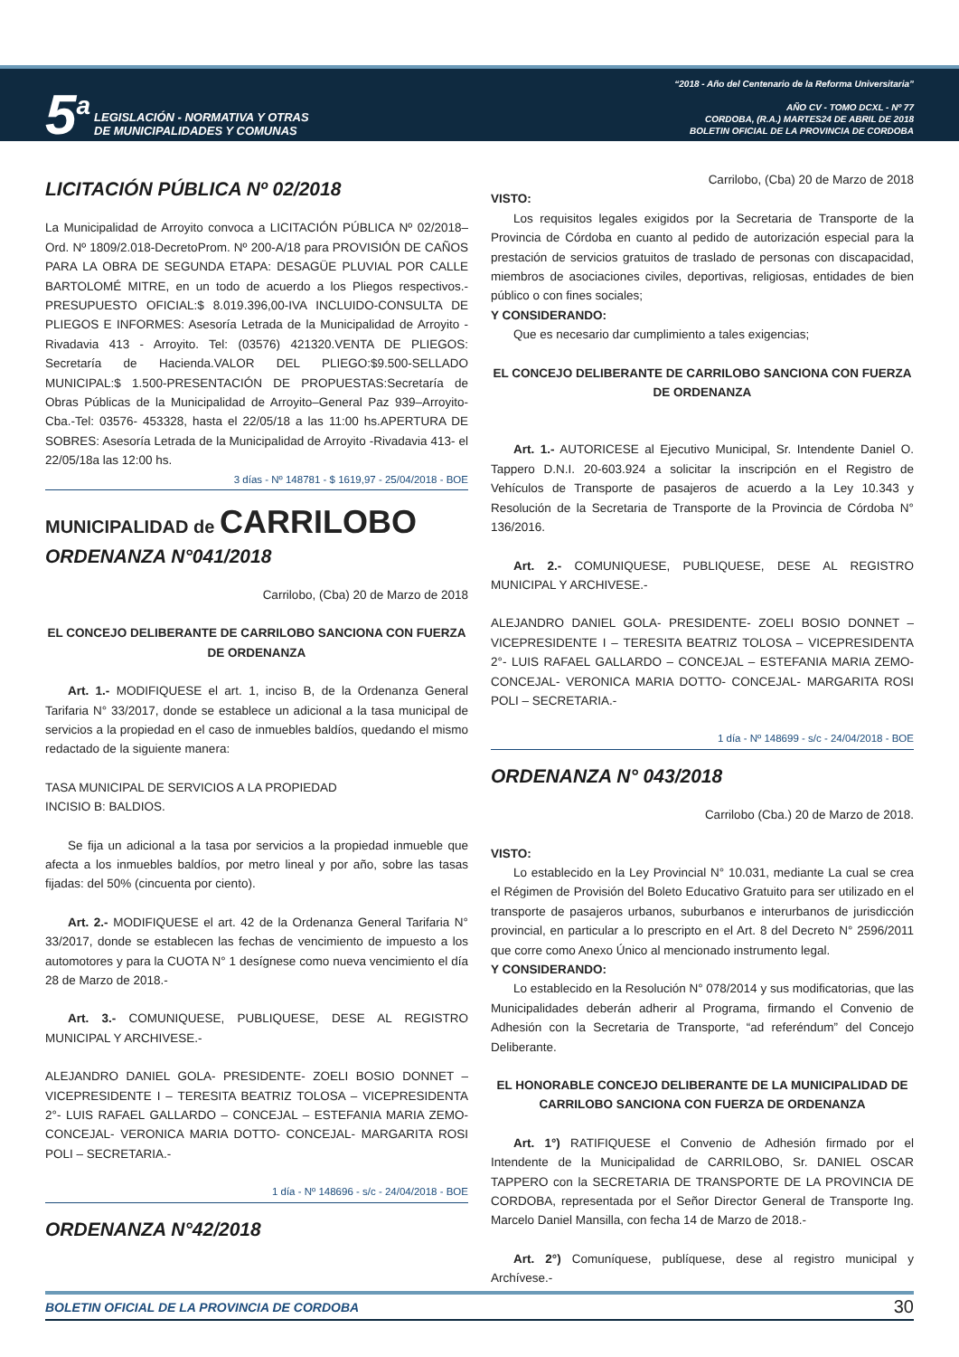5<sup>a</sup>
LEGISLACIÓN - NORMATIVA Y OTRAS
DE MUNICIPALIDADES Y COMUNAS
“2018 - Año del Centenario de la Reforma Universitaria”
AÑO CV - TOMO DCXL - Nº 77
CORDOBA, (R.A.) MARTES24 DE ABRIL DE 2018
BOLETIN OFICIAL DE LA PROVINCIA DE CORDOBA
LICITACIÓN PÚBLICA Nº 02/2018
La Municipalidad de Arroyito convoca a LICITACIÓN PÚBLICA Nº 02/2018–Ord. Nº 1809/2.018-DecretoProm. Nº 200-A/18 para PROVISIÓN DE CAÑOS PARA LA OBRA DE SEGUNDA ETAPA: DESAGÜE PLUVIAL POR CALLE BARTOLOMÉ MITRE, en un todo de acuerdo a los Pliegos respectivos.-PRESUPUESTO OFICIAL:$ 8.019.396,00-IVA INCLUIDO-CONSULTA DE PLIEGOS E INFORMES: Asesoría Letrada de la Municipalidad de Arroyito - Rivadavia 413 - Arroyito. Tel: (03576) 421320.VENTA DE PLIEGOS: Secretaría de Hacienda.VALOR DEL PLIEGO:$9.500-SELLADO MUNICIPAL:$ 1.500-PRESENTACIÓN DE PROPUESTAS:Secretaría de Obras Públicas de la Municipalidad de Arroyito–General Paz 939–Arroyito-Cba.-Tel: 03576- 453328, hasta el 22/05/18 a las 11:00 hs.APERTURA DE SOBRES: Asesoría Letrada de la Municipalidad de Arroyito -Rivadavia 413- el 22/05/18a las 12:00 hs.
3 días - Nº 148781 - $ 1619,97 - 25/04/2018 - BOE
MUNICIPALIDAD de CARRILOBO
ORDENANZA N°041/2018
Carrilobo, (Cba) 20 de Marzo de 2018
EL CONCEJO DELIBERANTE DE CARRILOBO SANCIONA CON FUERZA DE ORDENANZA
Art. 1.- MODIFIQUESE el art. 1, inciso B, de la Ordenanza General Tarifaria N° 33/2017, donde se establece un adicional a la tasa municipal de servicios a la propiedad en el caso de inmuebles baldíos, quedando el mismo redactado de la siguiente manera:
TASA MUNICIPAL DE SERVICIOS A LA PROPIEDAD
INCISIO B: BALDIOS.
Se fija un adicional a la tasa por servicios a la propiedad inmueble que afecta a los inmuebles baldíos, por metro lineal y por año, sobre las tasas fijadas: del 50% (cincuenta por ciento).
Art. 2.- MODIFIQUESE el art. 42 de la Ordenanza General Tarifaria N° 33/2017, donde se establecen las fechas de vencimiento de impuesto a los automotores y para la CUOTA N° 1 desígnese como nueva vencimiento el día 28 de Marzo de 2018.-
Art. 3.- COMUNIQUESE, PUBLIQUESE, DESE AL REGISTRO MUNICIPAL Y ARCHIVESE.-
ALEJANDRO DANIEL GOLA- PRESIDENTE- ZOELI BOSIO DONNET – VICEPRESIDENTE I – TERESITA BEATRIZ TOLOSA – VICEPRESIDENTA 2°- LUIS RAFAEL GALLARDO – CONCEJAL – ESTEFANIA MARIA ZEMO- CONCEJAL- VERONICA MARIA DOTTO- CONCEJAL- MARGARITA ROSI POLI – SECRETARIA.-
1 día - Nº 148696 - s/c - 24/04/2018 - BOE
ORDENANZA N°42/2018
Carrilobo, (Cba) 20 de Marzo de 2018
VISTO:
Los requisitos legales exigidos por la Secretaria de Transporte de la Provincia de Córdoba en cuanto al pedido de autorización especial para la prestación de servicios gratuitos de traslado de personas con discapacidad, miembros de asociaciones civiles, deportivas, religiosas, entidades de bien público o con fines sociales;
Y CONSIDERANDO:
Que es necesario dar cumplimiento a tales exigencias;
EL CONCEJO DELIBERANTE DE CARRILOBO SANCIONA CON FUERZA DE ORDENANZA
Art. 1.- AUTORICESE al Ejecutivo Municipal, Sr. Intendente Daniel O. Tappero D.N.I. 20-603.924 a solicitar la inscripción en el Registro de Vehículos de Transporte de pasajeros de acuerdo a la Ley 10.343 y Resolución de la Secretaria de Transporte de la Provincia de Córdoba N° 136/2016.
Art. 2.- COMUNIQUESE, PUBLIQUESE, DESE AL REGISTRO MUNICIPAL Y ARCHIVESE.-
ALEJANDRO DANIEL GOLA- PRESIDENTE- ZOELI BOSIO DONNET – VICEPRESIDENTE I – TERESITA BEATRIZ TOLOSA – VICEPRESIDENTA 2°- LUIS RAFAEL GALLARDO – CONCEJAL – ESTEFANIA MARIA ZEMO- CONCEJAL- VERONICA MARIA DOTTO- CONCEJAL- MARGARITA ROSI POLI – SECRETARIA.-
1 día - Nº 148699 - s/c - 24/04/2018 - BOE
ORDENANZA N° 043/2018
Carrilobo (Cba.) 20 de Marzo de 2018.
VISTO:
Lo establecido en la Ley Provincial N° 10.031, mediante La cual se crea el Régimen de Provisión del Boleto Educativo Gratuito para ser utilizado en el transporte de pasajeros urbanos, suburbanos e interurbanos de jurisdicción provincial, en particular a lo prescripto en el Art. 8 del Decreto N° 2596/2011 que corre como Anexo Único al mencionado instrumento legal.
Y CONSIDERANDO:
Lo establecido en la Resolución N° 078/2014 y sus modificatorias, que las Municipalidades deberán adherir al Programa, firmando el Convenio de Adhesión con la Secretaria de Transporte, “ad referéndum” del Concejo Deliberante.
EL HONORABLE CONCEJO DELIBERANTE DE LA MUNICIPALIDAD DE CARRILOBO SANCIONA CON FUERZA DE ORDENANZA
Art. 1°) RATIFIQUESE el Convenio de Adhesión firmado por el Intendente de la Municipalidad de CARRILOBO, Sr. DANIEL OSCAR TAPPERO con la SECRETARIA DE TRANSPORTE DE LA PROVINCIA DE CORDOBA, representada por el Señor Director General de Transporte Ing. Marcelo Daniel Mansilla, con fecha 14 de Marzo de 2018.-
Art. 2°) Comuníquese, publíquese, dese al registro municipal y Archívese.-
BOLETIN OFICIAL DE LA PROVINCIA DE CORDOBA 30